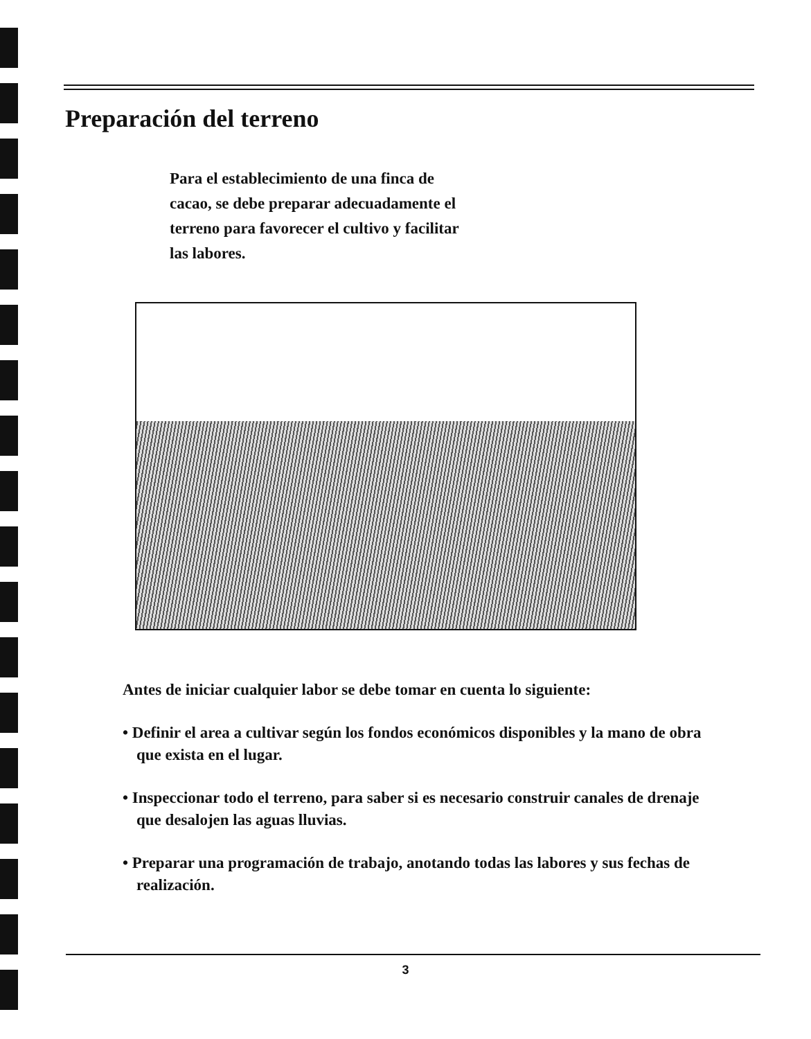Preparación del terreno
Para el establecimiento de una finca de cacao, se debe preparar adecuadamente el terreno para favorecer el cultivo y facilitar las labores.
Antes de iniciar cualquier labor se debe tomar en cuenta lo siguiente:
• Definir el area a cultivar según los fondos económicos disponibles y la mano de obra que exista en el lugar.
• Inspeccionar todo el terreno, para saber si es necesario construir canales de drenaje que desalojen las aguas lluvias.
• Preparar una programación de trabajo, anotando todas las labores y sus fechas de realización.
3